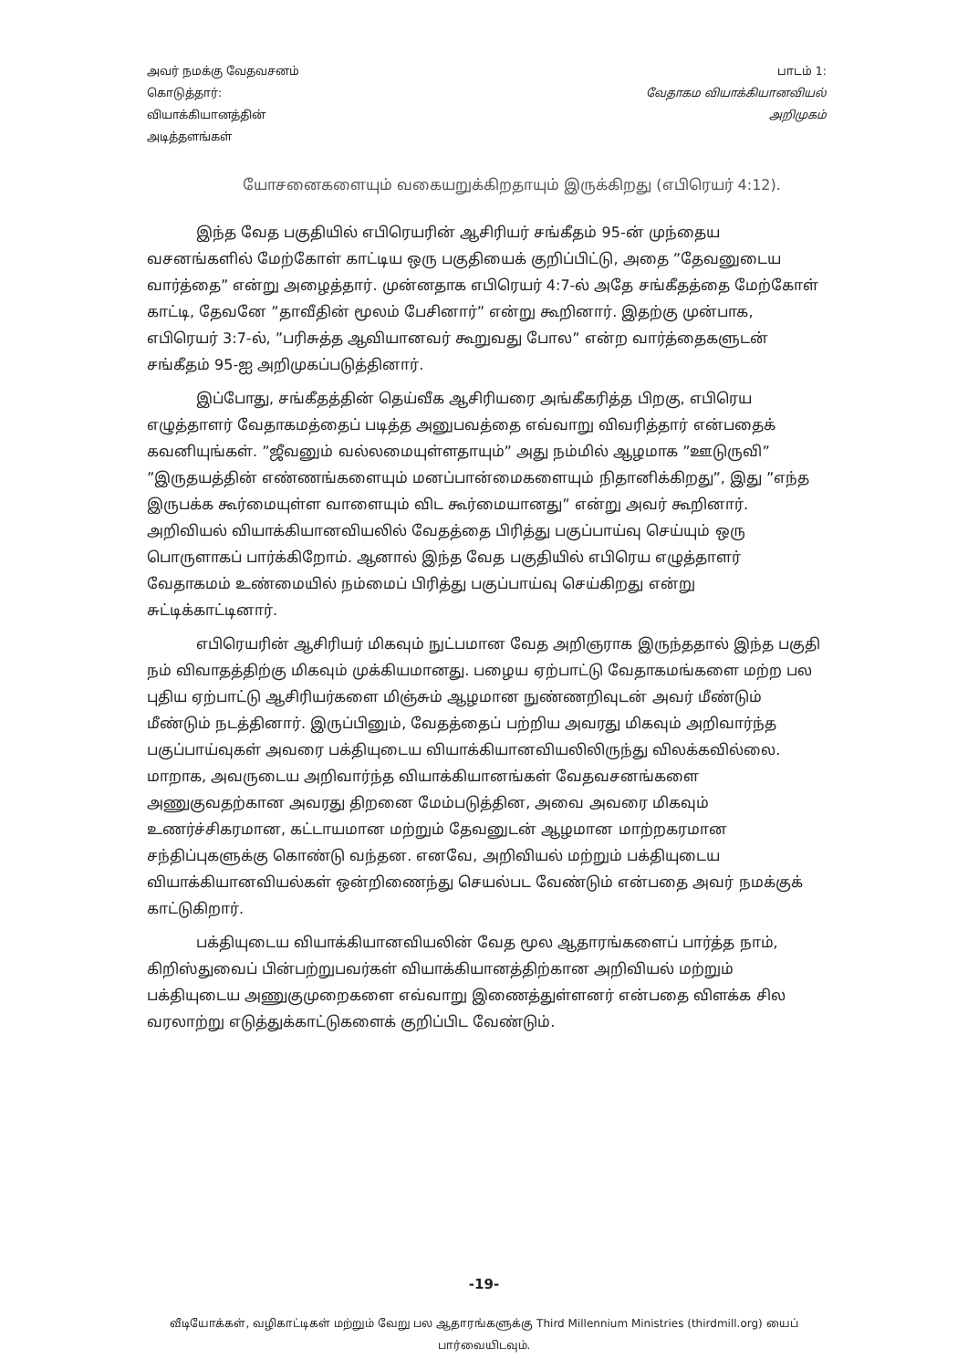அவர் நமக்கு வேதவசனம் கொடுத்தார்: வியாக்கியானத்தின் அடித்தளங்கள்
பாடம் 1:
வேதாகம வியாக்கியானவியல்
அறிமுகம்
யோசனைகளையும் வகையறுக்கிறதாயும் இருக்கிறது (எபிரெயர் 4:12).
இந்த வேத பகுதியில் எபிரெயரின் ஆசிரியர் சங்கீதம் 95-ன் முந்தைய வசனங்களில் மேற்கோள் காட்டிய ஒரு பகுதியைக் குறிப்பிட்டு, அதை ”தேவனுடைய வார்த்தை” என்று அழைத்தார். முன்னதாக எபிரெயர் 4:7-ல் அதே சங்கீதத்தை மேற்கோள் காட்டி, தேவனே ”தாவீதின் மூலம் பேசினார்” என்று கூறினார். இதற்கு முன்பாக, எபிரெயர் 3:7-ல், ”பரிசுத்த ஆவியானவர் கூறுவது போல” என்ற வார்த்தைகளுடன் சங்கீதம் 95-ஐ அறிமுகப்படுத்தினார்.
இப்போது, சங்கீதத்தின் தெய்வீக ஆசிரியரை அங்கீகரித்த பிறகு, எபிரெய எழுத்தாளர் வேதாகமத்தைப் படித்த அனுபவத்தை எவ்வாறு விவரித்தார் என்பதைக் கவனியுங்கள். ”ஜீவனும் வல்லமையுள்ளதாயும்” அது நம்மில் ஆழமாக ”ஊடுருவி” ”இருதயத்தின் எண்ணங்களையும் மனப்பான்மைகளையும் நிதானிக்கிறது”, இது ”எந்த இருபக்க கூர்மையுள்ள வாளையும் விட கூர்மையானது” என்று அவர் கூறினார். அறிவியல் வியாக்கியானவியலில் வேதத்தை பிரித்து பகுப்பாய்வு செய்யும் ஒரு பொருளாகப் பார்க்கிறோம். ஆனால் இந்த வேத பகுதியில் எபிரெய எழுத்தாளர் வேதாகமம் உண்மையில் நம்மைப் பிரித்து பகுப்பாய்வு செய்கிறது என்று சுட்டிக்காட்டினார்.
எபிரெயரின் ஆசிரியர் மிகவும் நுட்பமான வேத அறிஞராக இருந்ததால் இந்த பகுதி நம் விவாதத்திற்கு மிகவும் முக்கியமானது. பழைய ஏற்பாட்டு வேதாகமங்களை மற்ற பல புதிய ஏற்பாட்டு ஆசிரியர்களை மிஞ்சும் ஆழமான நுண்ணறிவுடன் அவர் மீண்டும் மீண்டும் நடத்தினார். இருப்பினும், வேதத்தைப் பற்றிய அவரது மிகவும் அறிவார்ந்த பகுப்பாய்வுகள் அவரை பக்தியுடைய வியாக்கியானவியலிலிருந்து விலக்கவில்லை. மாறாக, அவருடைய அறிவார்ந்த வியாக்கியானங்கள் வேதவசனங்களை அணுகுவதற்கான அவரது திறனை மேம்படுத்தின, அவை அவரை மிகவும் உணர்ச்சிகரமான, கட்டாயமான மற்றும் தேவனுடன் ஆழமான மாற்றகரமான சந்திப்புகளுக்கு கொண்டு வந்தன. எனவே, அறிவியல் மற்றும் பக்தியுடைய வியாக்கியானவியல்கள் ஒன்றிணைந்து செயல்பட வேண்டும் என்பதை அவர் நமக்குக் காட்டுகிறார்.
பக்தியுடைய வியாக்கியானவியலின் வேத மூல ஆதாரங்களைப் பார்த்த நாம், கிறிஸ்துவைப் பின்பற்றுபவர்கள் வியாக்கியானத்திற்கான அறிவியல் மற்றும் பக்தியுடைய அணுகுமுறைகளை எவ்வாறு இணைத்துள்ளனர் என்பதை விளக்க சில வரலாற்று எடுத்துக்காட்டுகளைக் குறிப்பிட வேண்டும்.
-19-
வீடியோக்கள், வழிகாட்டிகள் மற்றும் வேறு பல ஆதாரங்களுக்கு Third Millennium Ministries (thirdmill.org) யைப் பார்வையிடவும்.